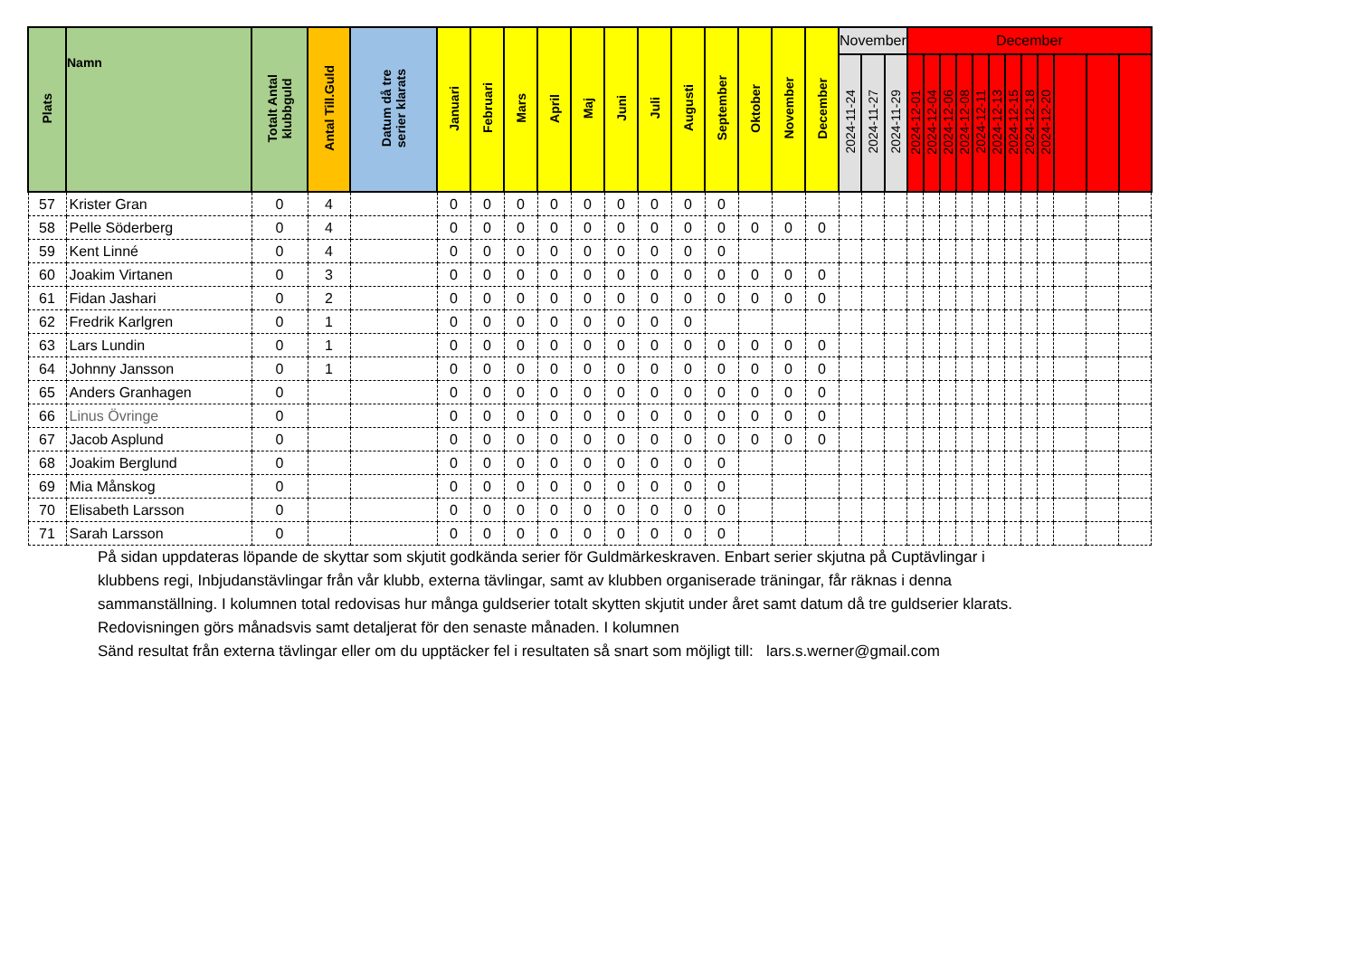| Plats | Namn | Totalt Antal klubbguld | Antal Till.Guld | Datum då tre serier klarats | Januari | Februari | Mars | April | Maj | Juni | Juli | Augusti | September | Oktober | November | December | November | | | December | | | | | | | | | | | |
| --- | --- | --- | --- | --- | --- | --- | --- | --- | --- | --- | --- | --- | --- | --- | --- | --- | --- | --- | --- | --- | --- | --- | --- | --- | --- | --- | --- | --- | --- | --- | --- |
| | | | | | | | | | | | | | | | | | 2024-11-24 | 2024-11-27 | 2024-11-29 | 2024-12-01 | 2024-12-04 | 2024-12-06 | 2024-12-08 | 2024-12-11 | 2024-12-13 | 2024-12-15 | 2024-12-18 | 2024-12-20 | | | |
| 57 | Krister Gran | 0 | 4 | | 0 | 0 | 0 | 0 | 0 | 0 | 0 | 0 | 0 | | | | | | | | | | | | | | | | | | |
| 58 | Pelle Söderberg | 0 | 4 | | 0 | 0 | 0 | 0 | 0 | 0 | 0 | 0 | 0 | 0 | 0 | 0 | | | | | | | | | | | | | | | |
| 59 | Kent Linné | 0 | 4 | | 0 | 0 | 0 | 0 | 0 | 0 | 0 | 0 | 0 | | | | | | | | | | | | | | | | | | |
| 60 | Joakim Virtanen | 0 | 3 | | 0 | 0 | 0 | 0 | 0 | 0 | 0 | 0 | 0 | 0 | 0 | 0 | | | | | | | | | | | | | | | |
| 61 | Fidan Jashari | 0 | 2 | | 0 | 0 | 0 | 0 | 0 | 0 | 0 | 0 | 0 | 0 | 0 | 0 | | | | | | | | | | | | | | | |
| 62 | Fredrik Karlgren | 0 | 1 | | 0 | 0 | 0 | 0 | 0 | 0 | 0 | 0 | | | | | | | | | | | | | | | | | | | |
| 63 | Lars Lundin | 0 | 1 | | 0 | 0 | 0 | 0 | 0 | 0 | 0 | 0 | 0 | 0 | 0 | 0 | | | | | | | | | | | | | | | |
| 64 | Johnny Jansson | 0 | 1 | | 0 | 0 | 0 | 0 | 0 | 0 | 0 | 0 | 0 | 0 | 0 | 0 | | | | | | | | | | | | | | | |
| 65 | Anders Granhagen | 0 | | | 0 | 0 | 0 | 0 | 0 | 0 | 0 | 0 | 0 | 0 | 0 | 0 | | | | | | | | | | | | | | | |
| 66 | Linus Övringe | 0 | | | 0 | 0 | 0 | 0 | 0 | 0 | 0 | 0 | 0 | 0 | 0 | 0 | | | | | | | | | | | | | | | |
| 67 | Jacob Asplund | 0 | | | 0 | 0 | 0 | 0 | 0 | 0 | 0 | 0 | 0 | 0 | 0 | 0 | | | | | | | | | | | | | | | |
| 68 | Joakim Berglund | 0 | | | 0 | 0 | 0 | 0 | 0 | 0 | 0 | 0 | 0 | | | | | | | | | | | | | | | | | | |
| 69 | Mia Månskog | 0 | | | 0 | 0 | 0 | 0 | 0 | 0 | 0 | 0 | 0 | | | | | | | | | | | | | | | | | | |
| 70 | Elisabeth Larsson | 0 | | | 0 | 0 | 0 | 0 | 0 | 0 | 0 | 0 | 0 | | | | | | | | | | | | | | | | | | |
| 71 | Sarah Larsson | 0 | | | 0 | 0 | 0 | 0 | 0 | 0 | 0 | 0 | 0 | | | | | | | | | | | | | | | | | | |
På sidan uppdateras löpande de skyttar som skjutit godkända serier för Guldmärkeskraven. Enbart serier skjutna på Cuptävlingar i
klubbens regi, Inbjudanstävlingar från vår klubb, externa tävlingar, samt av klubben organiserade träningar, får räknas i denna
sammanställning. I kolumnen total redovisas hur många guldserier totalt skytten skjutit under året samt datum då tre guldserier klarats.
Redovisningen görs månadsvis samt detaljerat för den senaste månaden. I kolumnen
Sänd resultat från externa tävlingar eller om du upptäcker fel i resultaten så snart som möjligt till: lars.s.werner@gmail.com